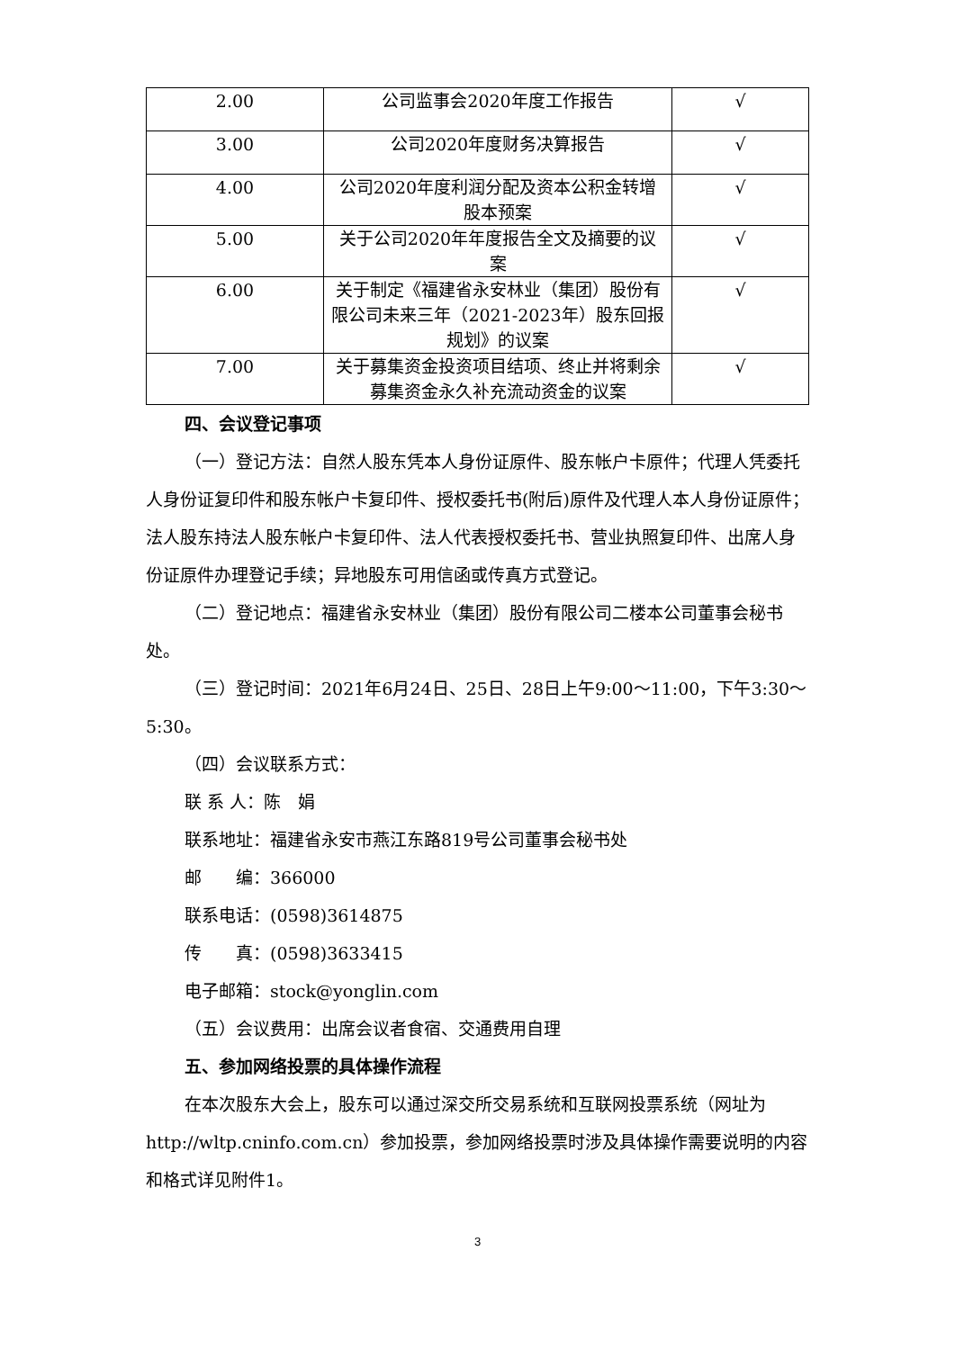| 2.00 | 公司监事会2020年度工作报告 | √ |
| 3.00 | 公司2020年度财务决算报告 | √ |
| 4.00 | 公司2020年度利润分配及资本公积金转增股本预案 | √ |
| 5.00 | 关于公司2020年年度报告全文及摘要的议案 | √ |
| 6.00 | 关于制定《福建省永安林业（集团）股份有限公司未来三年（2021-2023年）股东回报规划》的议案 | √ |
| 7.00 | 关于募集资金投资项目结项、终止并将剩余募集资金永久补充流动资金的议案 | √ |
四、会议登记事项
（一）登记方法：自然人股东凭本人身份证原件、股东帐户卡原件；代理人凭委托人身份证复印件和股东帐户卡复印件、授权委托书(附后)原件及代理人本人身份证原件；法人股东持法人股东帐户卡复印件、法人代表授权委托书、营业执照复印件、出席人身份证原件办理登记手续；异地股东可用信函或传真方式登记。
（二）登记地点：福建省永安林业（集团）股份有限公司二楼本公司董事会秘书处。
（三）登记时间：2021年6月24日、25日、28日上午9:00～11:00，下午3:30～5:30。
（四）会议联系方式：
联 系 人：陈　娟
联系地址：福建省永安市燕江东路819号公司董事会秘书处
邮　　编：366000
联系电话：(0598)3614875
传　　真：(0598)3633415
电子邮箱：stock@yonglin.com
（五）会议费用：出席会议者食宿、交通费用自理
五、参加网络投票的具体操作流程
在本次股东大会上，股东可以通过深交所交易系统和互联网投票系统（网址为http://wltp.cninfo.com.cn）参加投票，参加网络投票时涉及具体操作需要说明的内容和格式详见附件1。
3